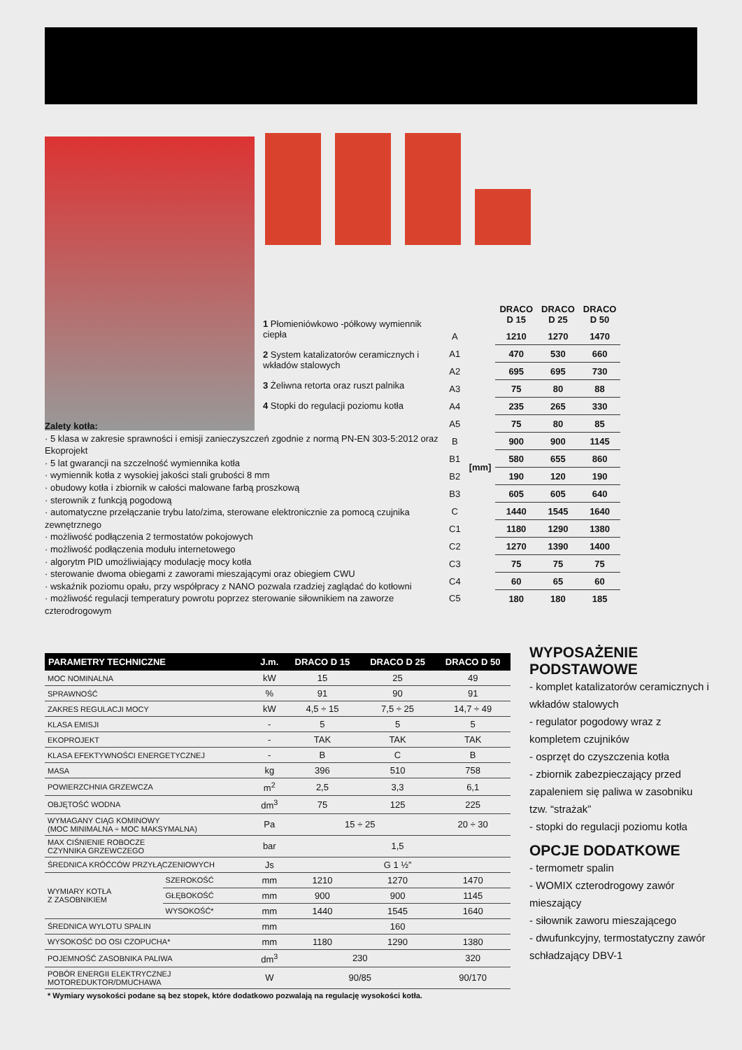1 Płomieniówkowo -półkowy wymiennik ciepła
2 System katalizatorów ceramicznych i wkładów stalowych
3 Żeliwna retorta oraz ruszt palnika
4 Stopki do regulacji poziomu kotła
| | | DRACO D 15 | DRACO D 25 | DRACO D 50 |
| A | [mm] | 1210 | 1270 | 1470 |
| A1 | | 470 | 530 | 660 |
| A2 | | 695 | 695 | 730 |
| A3 | | 75 | 80 | 88 |
| A4 | | 235 | 265 | 330 |
| A5 | | 75 | 80 | 85 |
| B | | 900 | 900 | 1145 |
| B1 | | 580 | 655 | 860 |
| B2 | | 190 | 120 | 190 |
| B3 | | 605 | 605 | 640 |
| C | | 1440 | 1545 | 1640 |
| C1 | | 1180 | 1290 | 1380 |
| C2 | | 1270 | 1390 | 1400 |
| C3 | | 75 | 75 | 75 |
| C4 | | 60 | 65 | 60 |
| C5 | | 180 | 180 | 185 |
Zalety kotła:
· 5 klasa w zakresie sprawności i emisji zanieczyszczeń zgodnie z normą PN-EN 303-5:2012 oraz Ekoprojekt
· 5 lat gwarancji na szczelność wymiennika kotła
· wymiennik kotła z wysokiej jakości stali grubości 8 mm
· obudowy kotła i zbiornik w całości malowane farbą proszkową
· sterownik z funkcją pogodową
· automatyczne przełączanie trybu lato/zima, sterowane elektronicznie za pomocą czujnika zewnętrznego
· możliwość podłączenia 2 termostatów pokojowych
· możliwość podłączenia modułu internetowego
· algorytm PID umożliwiający modulację mocy kotła
· sterowanie dwoma obiegami z zaworami mieszającymi oraz obiegiem CWU
· wskaźnik poziomu opału, przy współpracy z NANO pozwala rzadziej zaglądać do kotłowni
· możliwość regulacji temperatury powrotu poprzez sterowanie siłownikiem na zaworze czterodrogowym
| PARAMETRY TECHNICZNE | | J.m. | DRACO D 15 | DRACO D 25 | DRACO D 50 |
| --- | --- | --- | --- | --- | --- |
| MOC NOMINALNA | | kW | 15 | 25 | 49 |
| SPRAWNOŚĆ | | % | 91 | 90 | 91 |
| ZAKRES REGULACJI MOCY | | kW | 4,5 ÷ 15 | 7,5 ÷ 25 | 14,7 ÷ 49 |
| KLASA EMISJI | | - | 5 | 5 | 5 |
| EKOPROJEKT | | - | TAK | TAK | TAK |
| KLASA EFEKTYWNOŚCI ENERGETYCZNEJ | | - | B | C | B |
| MASA | | kg | 396 | 510 | 758 |
| POWIERZCHNIA GRZEWCZA | | m<sup>2</sup> | 2,5 | 3,3 | 6,1 |
| OBJĘTOŚĆ WODNA | | dm<sup>3</sup> | 75 | 125 | 225 |
| WYMAGANY CIĄG KOMINOWY (MOC MINIMALNA ÷ MOC MAKSYMALNA) | | Pa | 15 ÷ 25 | | 20 ÷ 30 |
| MAX CIŚNIENIE ROBOCZE CZYNNIKA GRZEWCZEGO | | bar | 1,5 | | |
| ŚREDNICA KRÓĆCÓW PRZYŁĄCZENIOWYCH | | Js | G 1 ½” | | |
| WYMIARY KOTŁA Z ZASOBNIKIEM | SZEROKOŚĆ | mm | 1210 | 1270 | 1470 |
| | GŁĘBOKOŚĆ | mm | 900 | 900 | 1145 |
| | WYSOKOŚĆ* | mm | 1440 | 1545 | 1640 |
| ŚREDNICA WYLOTU SPALIN | | mm | 160 | | |
| WYSOKOŚĆ DO OSI CZOPUCHA* | | mm | 1180 | 1290 | 1380 |
| POJEMNOŚĆ ZASOBNIKA PALIWA | | dm<sup>3</sup> | 230 | | 320 |
| POBÓR ENERGII ELEKTRYCZNEJ MOTOREDUKTOR/DMUCHAWA | | W | 90/85 | | 90/170 |
| * Wymiary wysokości podane są bez stopek, które dodatkowo pozwalają na regulację wysokości kotła. | | | | | |
WYPOSAŻENIE PODSTAWOWE
- komplet katalizatorów ceramicznych i wkładów stalowych
- regulator pogodowy wraz z kompletem czujników
- osprzęt do czyszczenia kotła
- zbiornik zabezpieczający przed zapaleniem się paliwa w zasobniku tzw. “strażak”
- stopki do regulacji poziomu kotła
OPCJE DODATKOWE
- termometr spalin
- WOMIX czterodrogowy zawór mieszający
- siłownik zaworu mieszającego
- dwufunkcyjny, termostatyczny zawór schładzający DBV-1